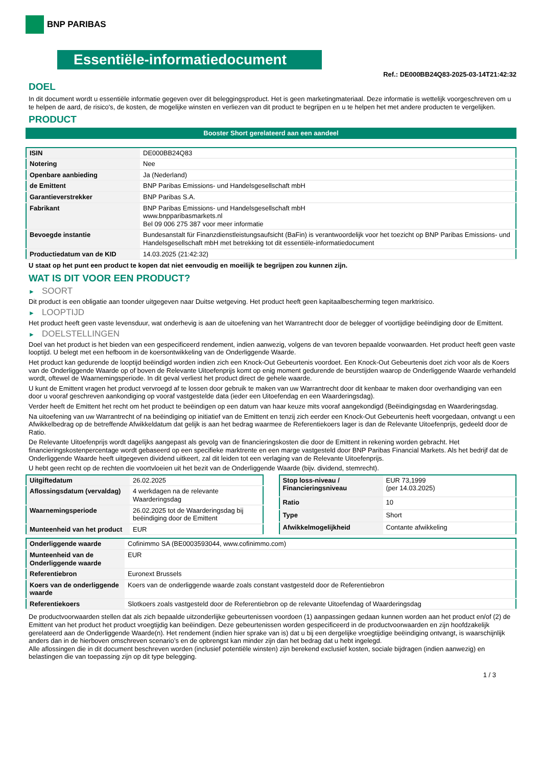BNP PARIBAS
Essentiële-informatiedocument
Ref.: DE000BB24Q83-2025-03-14T21:42:32
DOEL
In dit document wordt u essentiële informatie gegeven over dit beleggingsproduct. Het is geen marketingmateriaal. Deze informatie is wettelijk voorgeschreven om u te helpen de aard, de risico's, de kosten, de mogelijke winsten en verliezen van dit product te begrijpen en u te helpen het met andere producten te vergelijken.
PRODUCT
Booster Short gerelateerd aan een aandeel
| ISIN | DE000BB24Q83 |
| Notering | Nee |
| Openbare aanbieding | Ja (Nederland) |
| de Emittent | BNP Paribas Emissions- und Handelsgesellschaft mbH |
| Garantieverstrekker | BNP Paribas S.A. |
| Fabrikant | BNP Paribas Emissions- und Handelsgesellschaft mbH www.bnpparibasmarkets.nl Bel 09 006 275 387 voor meer informatie |
| Bevoegde instantie | Bundesanstalt für Finanzdienstleistungsaufsicht (BaFin) is verantwoordelijk voor het toezicht op BNP Paribas Emissions- und Handelsgesellschaft mbH met betrekking tot dit essentiële-informatiedocument |
| Productiedatum van de KID | 14.03.2025 (21:42:32) |
U staat op het punt een product te kopen dat niet eenvoudig en moeilijk te begrijpen zou kunnen zijn.
WAT IS DIT VOOR EEN PRODUCT?
► SOORT
Dit product is een obligatie aan toonder uitgegeven naar Duitse wetgeving. Het product heeft geen kapitaalbescherming tegen marktrisico.
► LOOPTIJD
Het product heeft geen vaste levensduur, wat onderhevig is aan de uitoefening van het Warrantrecht door de belegger of voortijdige beëindiging door de Emittent.
► DOELSTELLINGEN
Doel van het product is het bieden van een gespecificeerd rendement, indien aanwezig, volgens de van tevoren bepaalde voorwaarden. Het product heeft geen vaste looptijd. U belegt met een hefboom in de koersontwikkeling van de Onderliggende Waarde.
Het product kan gedurende de looptijd beëindigd worden indien zich een Knock-Out Gebeurtenis voordoet. Een Knock-Out Gebeurtenis doet zich voor als de Koers van de Onderliggende Waarde op of boven de Relevante Uitoefenprijs komt op enig moment gedurende de beurstijden waarop de Onderliggende Waarde verhandeld wordt, oftewel de Waarnemingsperiode. In dit geval verliest het product direct de gehele waarde.
U kunt de Emittent vragen het product vervroegd af te lossen door gebruik te maken van uw Warrantrecht door dit kenbaar te maken door overhandiging van een door u vooraf geschreven aankondiging op vooraf vastgestelde data (ieder een Uitoefendag en een Waarderingsdag).
Verder heeft de Emittent het recht om het product te beëindigen op een datum van haar keuze mits vooraf aangekondigd (Beëindigingsdag en Waarderingsdag.
Na uitoefening van uw Warrantrecht of na beëindiging op initiatief van de Emittent en tenzij zich eerder een Knock-Out Gebeurtenis heeft voorgedaan, ontvangt u een Afwikkelbedrag op de betreffende Afwikkeldatum dat gelijk is aan het bedrag waarmee de Referentiekoers lager is dan de Relevante Uitoefenprijs, gedeeld door de Ratio.
De Relevante Uitoefenprijs wordt dagelijks aangepast als gevolg van de financieringskosten die door de Emittent in rekening worden gebracht. Het financieringskostenpercentage wordt gebaseerd op een specifieke marktrente en een marge vastgesteld door BNP Paribas Financial Markets. Als het bedrijf dat de Onderliggende Waarde heeft uitgegeven dividend uitkeert, zal dit leiden tot een verlaging van de Relevante Uitoefenprijs.
U hebt geen recht op de rechten die voortvloeien uit het bezit van de Onderliggende Waarde (bijv. dividend, stemrecht).
| Uitgiftedatum | 26.02.2025 |
| Aflossingsdatum (vervaldag) | 4 werkdagen na de relevante Waarderingsdag |
| Waarnemingsperiode | 26.02.2025 tot de Waarderingsdag bij beëindiging door de Emittent |
| Munteenheid van het product | EUR |
| Stop loss-niveau / Financieringsniveau | EUR 73,1999 (per 14.03.2025) |
| Ratio | 10 |
| Type | Short |
| Afwikkelmogelijkheid | Contante afwikkeling |
| Onderliggende waarde | Cofinimmo SA (BE0003593044, www.cofinimmo.com) |
| Munteenheid van de Onderliggende waarde | EUR |
| Referentiebron | Euronext Brussels |
| Koers van de onderliggende waarde | Koers van de onderliggende waarde zoals constant vastgesteld door de Referentiebron |
| Referentiekoers | Slotkoers zoals vastgesteld door de Referentiebron op de relevante Uitoefendag of Waarderingsdag |
De productvoorwaarden stellen dat als zich bepaalde uitzonderlijke gebeurtenissen voordoen (1) aanpassingen gedaan kunnen worden aan het product en/of (2) de Emittent van het product het product vroegtijdig kan beëindigen. Deze gebeurtenissen worden gespecificeerd in de productvoorwaarden en zijn hoofdzakelijk gerelateerd aan de Onderliggende Waarde(n). Het rendement (indien hier sprake van is) dat u bij een dergelijke vroegtijdige beëindiging ontvangt, is waarschijnlijk anders dan in de hierboven omschreven scenario’s en de opbrengst kan minder zijn dan het bedrag dat u hebt ingelegd.
Alle aflossingen die in dit document beschreven worden (inclusief potentiële winsten) zijn berekend exclusief kosten, sociale bijdragen (indien aanwezig) en belastingen die van toepassing zijn op dit type belegging.
1 / 3